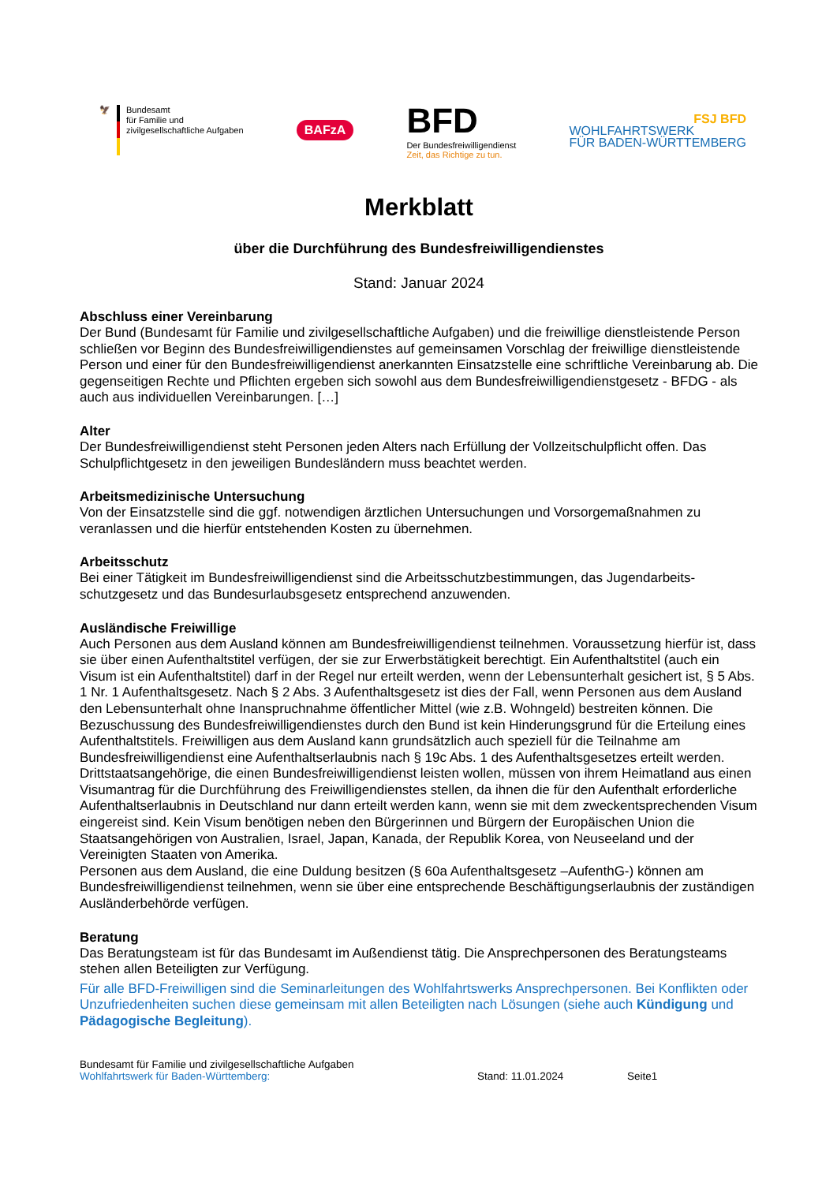🦅 Bundesamt
für Familie und
zivilgesellschaftliche Aufgaben
BAFzA
BFD
Der Bundesfreiwilligendienst
Zeit, das Richtige zu tun.
FSJ BFD
WOHLFAHRTSWERK
FÜR BADEN-WÜRTTEMBERG
Merkblatt
über die Durchführung des Bundesfreiwilligendienstes
Stand: Januar 2024
Abschluss einer Vereinbarung
Der Bund (Bundesamt für Familie und zivilgesellschaftliche Aufgaben) und die freiwillige dienstleistende Person schließen vor Beginn des Bundesfreiwilligendienstes auf gemeinsamen Vorschlag der freiwillige dienstleistende Person und einer für den Bundesfreiwilligendienst anerkannten Einsatzstelle eine schriftliche Vereinbarung ab. Die gegenseitigen Rechte und Pflichten ergeben sich sowohl aus dem Bundesfreiwilligen­dienstgesetz - BFDG - als auch aus individuellen Vereinbarungen. […]
Alter
Der Bundesfreiwilligendienst steht Personen jeden Alters nach Erfüllung der Vollzeitschulpflicht offen. Das Schulpflichtgesetz in den jeweiligen Bundesländern muss beachtet werden.
Arbeitsmedizinische Untersuchung
Von der Einsatzstelle sind die ggf. notwendigen ärztlichen Untersuchungen und Vorsorgemaßnahmen zu veranlassen und die hierfür entstehenden Kosten zu übernehmen.
Arbeitsschutz
Bei einer Tätigkeit im Bundesfreiwilligendienst sind die Arbeitsschutzbestimmungen, das Jugendarbeits­schutzgesetz und das Bundesurlaubsgesetz entsprechend anzuwenden.
Ausländische Freiwillige
Auch Personen aus dem Ausland können am Bundesfreiwilligendienst teilnehmen. Voraussetzung hierfür ist, dass sie über einen Aufenthaltstitel verfügen, der sie zur Erwerbstätigkeit berechtigt. Ein Aufenthaltstitel (auch ein Visum ist ein Aufenthaltstitel) darf in der Regel nur erteilt werden, wenn der Lebensunterhalt gesi­chert ist, § 5 Abs. 1 Nr. 1 Aufenthaltsgesetz. Nach § 2 Abs. 3 Aufenthaltsgesetz ist dies der Fall, wenn Per­sonen aus dem Ausland den Lebensunterhalt ohne Inanspruchnahme öffentlicher Mittel (wie z.B. Wohngeld) bestreiten können. Die Bezuschussung des Bundesfreiwilligendienstes durch den Bund ist kein Hinderungs­grund für die Erteilung eines Aufenthaltstitels. Freiwilligen aus dem Ausland kann grundsätzlich auch speziell für die Teilnahme am Bundesfreiwilligendienst eine Aufenthaltserlaubnis nach § 19c Abs. 1 des Aufenthalts­gesetzes erteilt werden.
Drittstaatsangehörige, die einen Bundesfreiwilligendienst leisten wollen, müssen von ihrem Heimatland aus einen Visumantrag für die Durchführung des Freiwilligendienstes stellen, da ihnen die für den Aufenthalt erforderliche Aufenthaltserlaubnis in Deutschland nur dann erteilt werden kann, wenn sie mit dem zweckent­sprechenden Visum eingereist sind. Kein Visum benötigen neben den Bürgerinnen und Bürgern der Europä­ischen Union die Staatsangehörigen von Australien, Israel, Japan, Kanada, der Republik Korea, von Neu­seeland und der Vereinigten Staaten von Amerika.
Personen aus dem Ausland, die eine Duldung besitzen (§ 60a Aufenthaltsgesetz –AufenthG-) können am Bundesfreiwilligendienst teilnehmen, wenn sie über eine entsprechende Beschäftigungserlaubnis der zu­ständigen Ausländerbehörde verfügen.
Beratung
Das Beratungsteam ist für das Bundesamt im Außendienst tätig. Die Ansprechpersonen des Beratungs­teams stehen allen Beteiligten zur Verfügung.
Für alle BFD-Freiwilligen sind die Seminarleitungen des Wohlfahrtswerks Ansprechpersonen. Bei Konflikten oder Unzufriedenheiten suchen diese gemeinsam mit allen Beteiligten nach Lösungen (siehe auch Kündi­gung und Pädagogische Begleitung).
Bundesamt für Familie und zivilgesellschaftliche Aufgaben
Wohlfahrtswerk für Baden-Württemberg:
Stand: 11.01.2024 Seite1